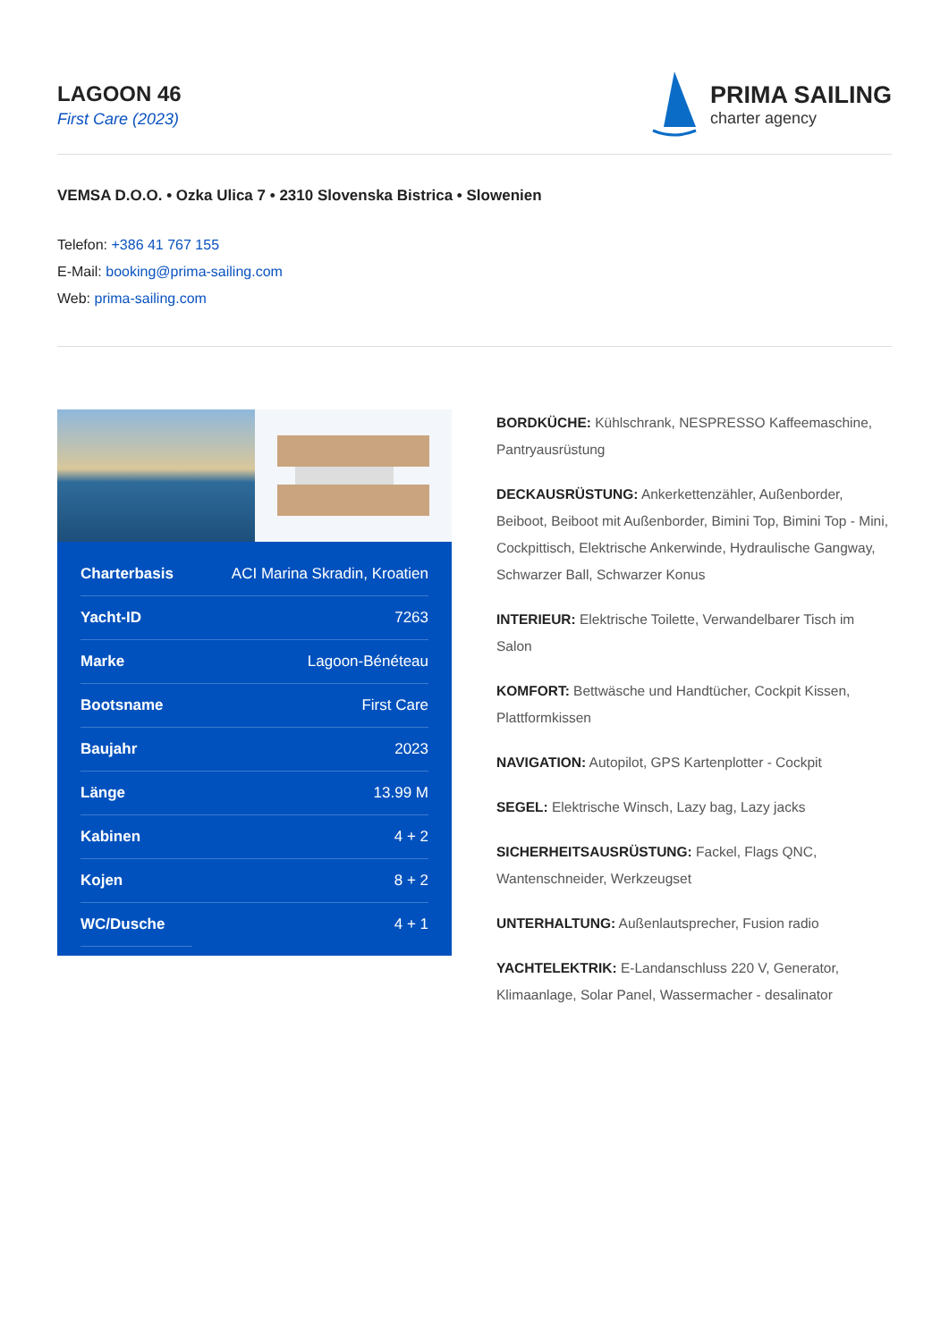LAGOON 46
First Care (2023)
PRIMA SAILING
charter agency
VEMSA D.O.O. • Ozka Ulica 7 • 2310 Slovenska Bistrica • Slowenien
Telefon: +386 41 767 155
E-Mail: booking@prima-sailing.com
Web: prima-sailing.com
| Charterbasis | ACI Marina Skradin, Kroatien |
| Yacht-ID | 7263 |
| Marke | Lagoon-Bénéteau |
| Bootsname | First Care |
| Baujahr | 2023 |
| Länge | 13.99 M |
| Kabinen | 4 + 2 |
| Kojen | 8 + 2 |
| WC/Dusche | 4 + 1 |
BORDKÜCHE: Kühlschrank, NESPRESSO Kaffeemaschine, Pantryausrüstung
DECKAUSRÜSTUNG: Ankerkettenzähler, Außenborder, Beiboot, Beiboot mit Außenborder, Bimini Top, Bimini Top - Mini, Cockpittisch, Elektrische Ankerwinde, Hydraulische Gangway, Schwarzer Ball, Schwarzer Konus
INTERIEUR: Elektrische Toilette, Verwandelbarer Tisch im Salon
KOMFORT: Bettwäsche und Handtücher, Cockpit Kissen, Plattformkissen
NAVIGATION: Autopilot, GPS Kartenplotter - Cockpit
SEGEL: Elektrische Winsch, Lazy bag, Lazy jacks
SICHERHEITSAUSRÜSTUNG: Fackel, Flags QNC, Wantenschneider, Werkzeugset
UNTERHALTUNG: Außenlautsprecher, Fusion radio
YACHTELEKTRIK: E-Landanschluss 220 V, Generator, Klimaanlage, Solar Panel, Wassermacher - desalinator